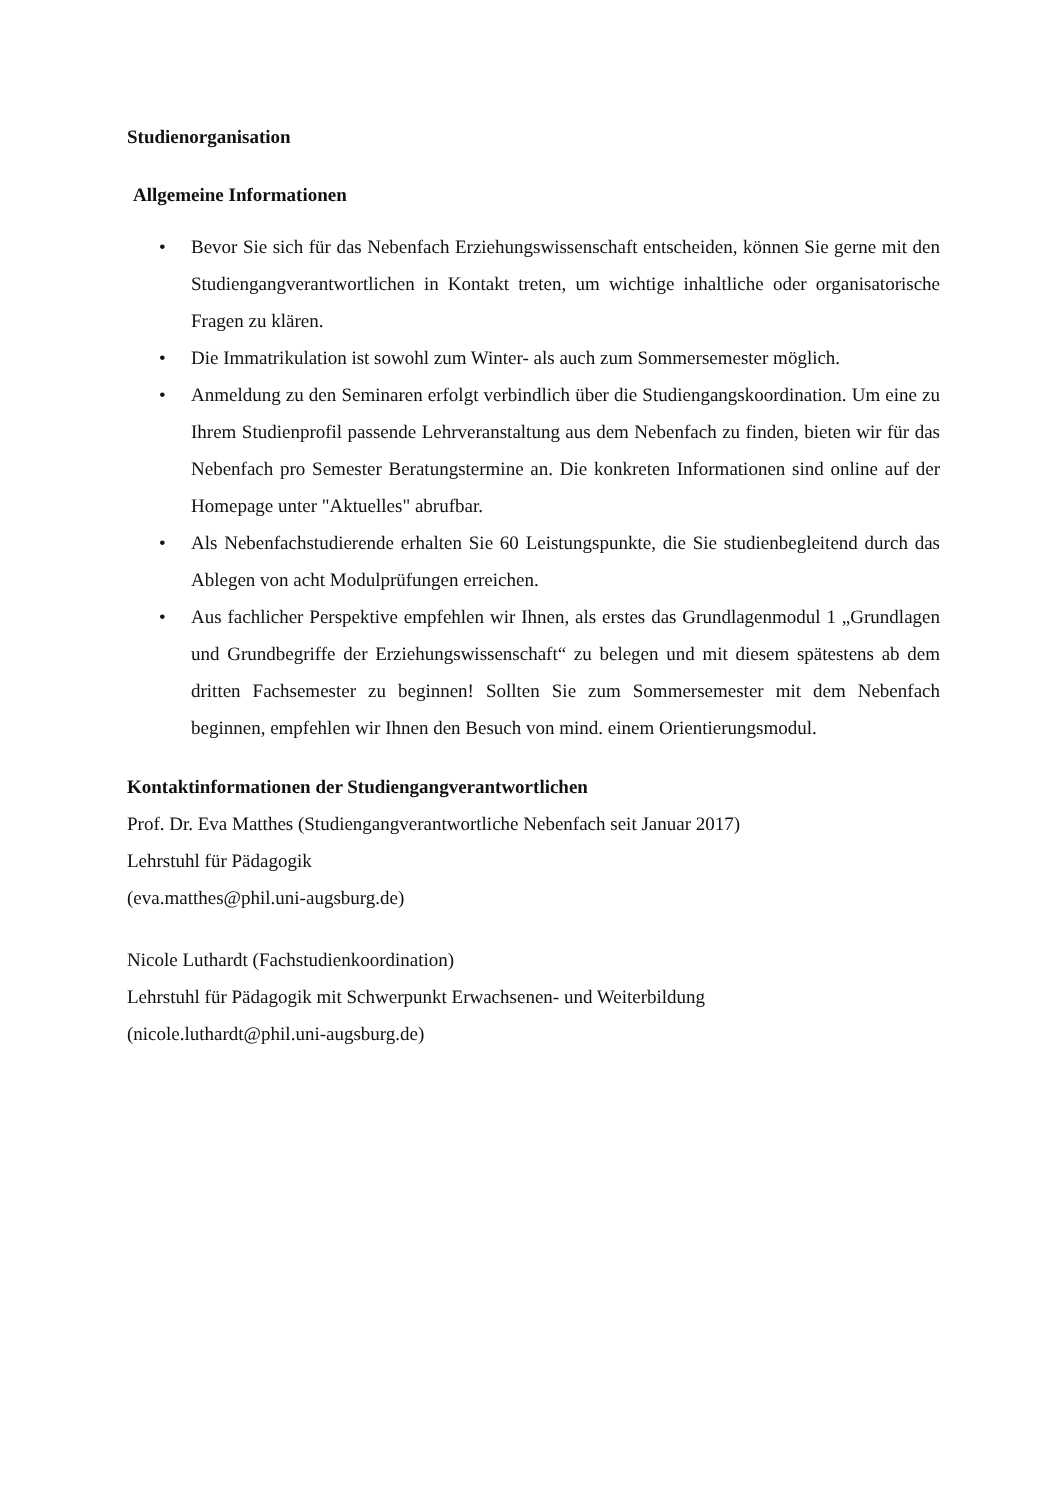Studienorganisation
Allgemeine Informationen
• Bevor Sie sich für das Nebenfach Erziehungswissenschaft entscheiden, können Sie gerne mit den Studiengangverantwortlichen in Kontakt treten, um wichtige inhaltliche oder organisatorische Fragen zu klären.
• Die Immatrikulation ist sowohl zum Winter- als auch zum Sommersemester möglich.
• Anmeldung zu den Seminaren erfolgt verbindlich über die Studiengangskoordination. Um eine zu Ihrem Studienprofil passende Lehrveranstaltung aus dem Nebenfach zu finden, bieten wir für das Nebenfach pro Semester Beratungstermine an. Die konkreten Informationen sind online auf der Homepage unter "Aktuelles" abrufbar.
• Als Nebenfachstudierende erhalten Sie 60 Leistungspunkte, die Sie studienbegleitend durch das Ablegen von acht Modulprüfungen erreichen.
• Aus fachlicher Perspektive empfehlen wir Ihnen, als erstes das Grundlagenmodul 1 „Grundlagen und Grundbegriffe der Erziehungswissenschaft“ zu belegen und mit diesem spätestens ab dem dritten Fachsemester zu beginnen! Sollten Sie zum Sommersemester mit dem Nebenfach beginnen, empfehlen wir Ihnen den Besuch von mind. einem Orientierungsmodul.
Kontaktinformationen der Studiengangverantwortlichen
Prof. Dr. Eva Matthes (Studiengangverantwortliche Nebenfach seit Januar 2017)
Lehrstuhl für Pädagogik
(eva.matthes@phil.uni-augsburg.de)
Nicole Luthardt (Fachstudienkoordination)
Lehrstuhl für Pädagogik mit Schwerpunkt Erwachsenen- und Weiterbildung
(nicole.luthardt@phil.uni-augsburg.de)